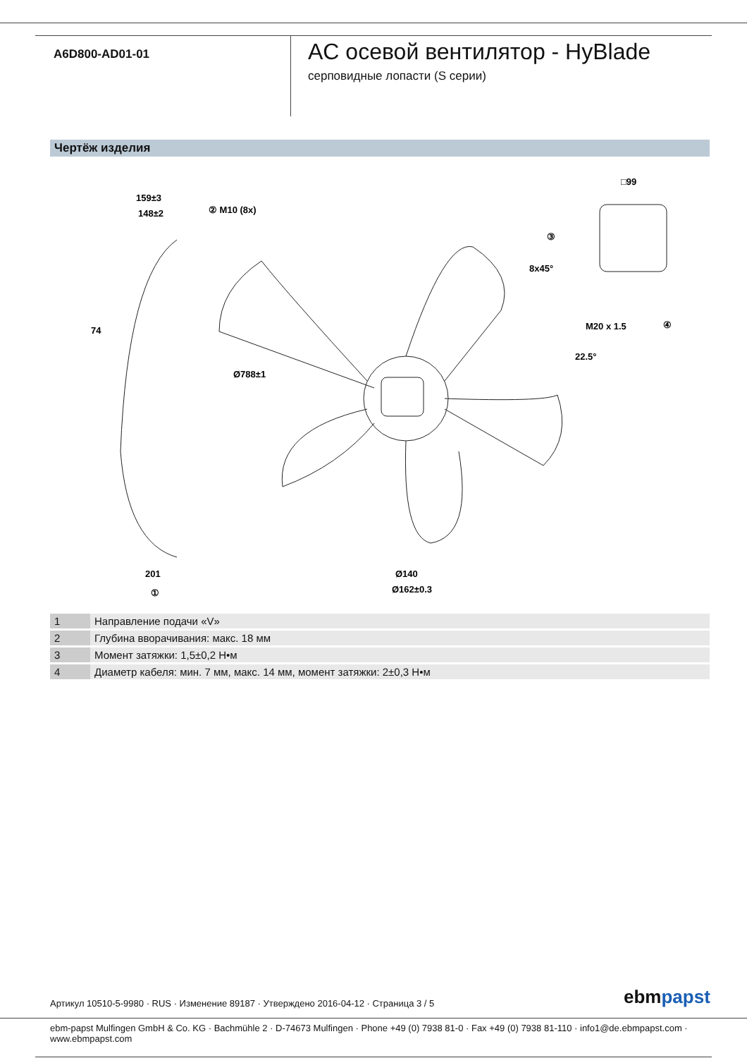A6D800-AD01-01
AC осевой вентилятор - HyBlade
серповидные лопасти (S серии)
Чертёж изделия
159±3
148±2
74
201
② M10 (8x)
□99
M20 x 1.5
Ø140
Ø162±0.3
8x45°
22.5°
Ø788±1
①
③
④
| 1 | Направление подачи «V» |
| 2 | Глубина вворачивания: макс. 18 мм |
| 3 | Момент затяжки: 1,5±0,2 Н•м |
| 4 | Диаметр кабеля: мин. 7 мм, макс. 14 мм, момент затяжки: 2±0,3 Н•м |
Артикул 10510-5-9980 · RUS · Изменение 89187 · Утверждено 2016-04-12 · Страница 3 / 5
ebmpapst
ebm-papst Mulfingen GmbH & Co. KG · Bachmühle 2 · D-74673 Mulfingen · Phone +49 (0) 7938 81-0 · Fax +49 (0) 7938 81-110 · info1@de.ebmpapst.com · www.ebmpapst.com